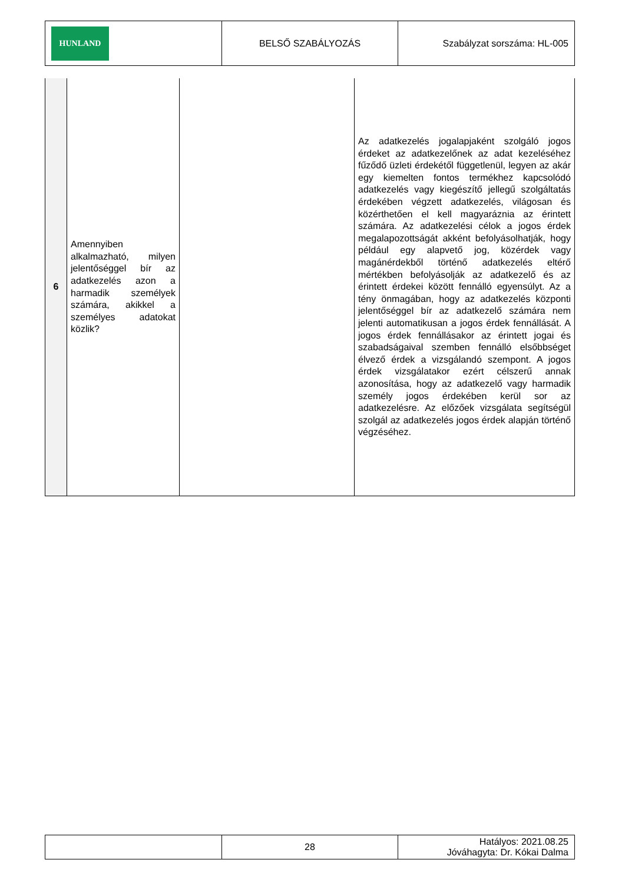| HUNLAND | BELSŐ SZABÁLYOZÁS | Szabályzat sorszáma: HL-005 |
| 6 | Amennyiben alkalmazható, milyen jelentőséggel bír az adatkezelés azon a harmadik személyek számára, akikkel a személyes adatokat közlik? | | Az adatkezelés jogalapjaként szolgáló jogos érdeket az adatkezelőnek az adat kezeléséhez fűződő üzleti érdekétől függetlenül, legyen az akár egy kiemelten fontos termékhez kapcsolódó adatkezelés vagy kiegészítő jellegű szolgáltatás érdekében végzett adatkezelés, világosan és közérthetően el kell magyaráznia az érintett számára. Az adatkezelési célok a jogos érdek megalapozottságát akként befolyásolhatják, hogy például egy alapvető jog, közérdek vagy magánérdekből történő adatkezelés eltérő mértékben befolyásolják az adatkezelő és az érintett érdekei között fennálló egyensúlyt. Az a tény önmagában, hogy az adatkezelés központi jelentőséggel bír az adatkezelő számára nem jelenti automatikusan a jogos érdek fennállását. A jogos érdek fennállásakor az érintett jogai és szabadságaival szemben fennálló elsőbbséget élvező érdek a vizsgálandó szempont. A jogos érdek vizsgálatakor ezért célszerű annak azonosítása, hogy az adatkezelő vagy harmadik személy jogos érdekében kerül sor az adatkezelésre. Az előzőek vizsgálata segítségül szolgál az adatkezelés jogos érdek alapján történő végzéséhez. |
| | 28 | Hatályos: 2021.08.25 Jóváhagyta: Dr. Kókai Dalma |